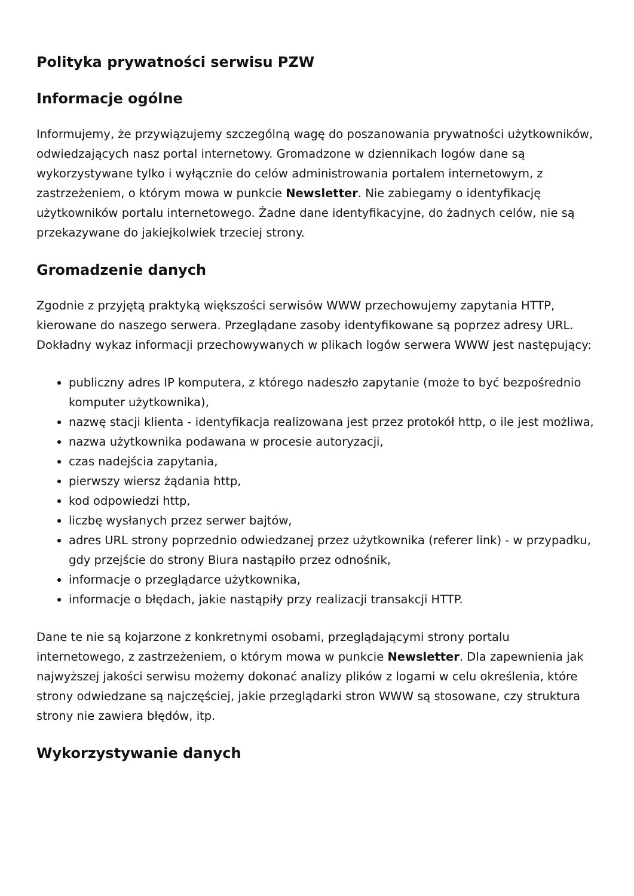Polityka prywatności serwisu PZW
Informacje ogólne
Informujemy, że przywiązujemy szczególną wagę do poszanowania prywatności użytkowników, odwiedzających nasz portal internetowy. Gromadzone w dziennikach logów dane są wykorzystywane tylko i wyłącznie do celów administrowania portalem internetowym, z zastrzeżeniem, o którym mowa w punkcie Newsletter. Nie zabiegamy o identyfikację użytkowników portalu internetowego. Żadne dane identyfikacyjne, do żadnych celów, nie są przekazywane do jakiejkolwiek trzeciej strony.
Gromadzenie danych
Zgodnie z przyjętą praktyką większości serwisów WWW przechowujemy zapytania HTTP, kierowane do naszego serwera. Przeglądane zasoby identyfikowane są poprzez adresy URL. Dokładny wykaz informacji przechowywanych w plikach logów serwera WWW jest następujący:
publiczny adres IP komputera, z którego nadeszło zapytanie (może to być bezpośrednio komputer użytkownika),
nazwę stacji klienta - identyfikacja realizowana jest przez protokół http, o ile jest możliwa,
nazwa użytkownika podawana w procesie autoryzacji,
czas nadejścia zapytania,
pierwszy wiersz żądania http,
kod odpowiedzi http,
liczbę wysłanych przez serwer bajtów,
adres URL strony poprzednio odwiedzanej przez użytkownika (referer link) - w przypadku, gdy przejście do strony Biura nastąpiło przez odnośnik,
informacje o przeglądarce użytkownika,
informacje o błędach, jakie nastąpiły przy realizacji transakcji HTTP.
Dane te nie są kojarzone z konkretnymi osobami, przeglądającymi strony portalu internetowego, z zastrzeżeniem, o którym mowa w punkcie Newsletter. Dla zapewnienia jak najwyższej jakości serwisu możemy dokonać analizy plików z logami w celu określenia, które strony odwiedzane są najczęściej, jakie przeglądarki stron WWW są stosowane, czy struktura strony nie zawiera błędów, itp.
Wykorzystywanie danych